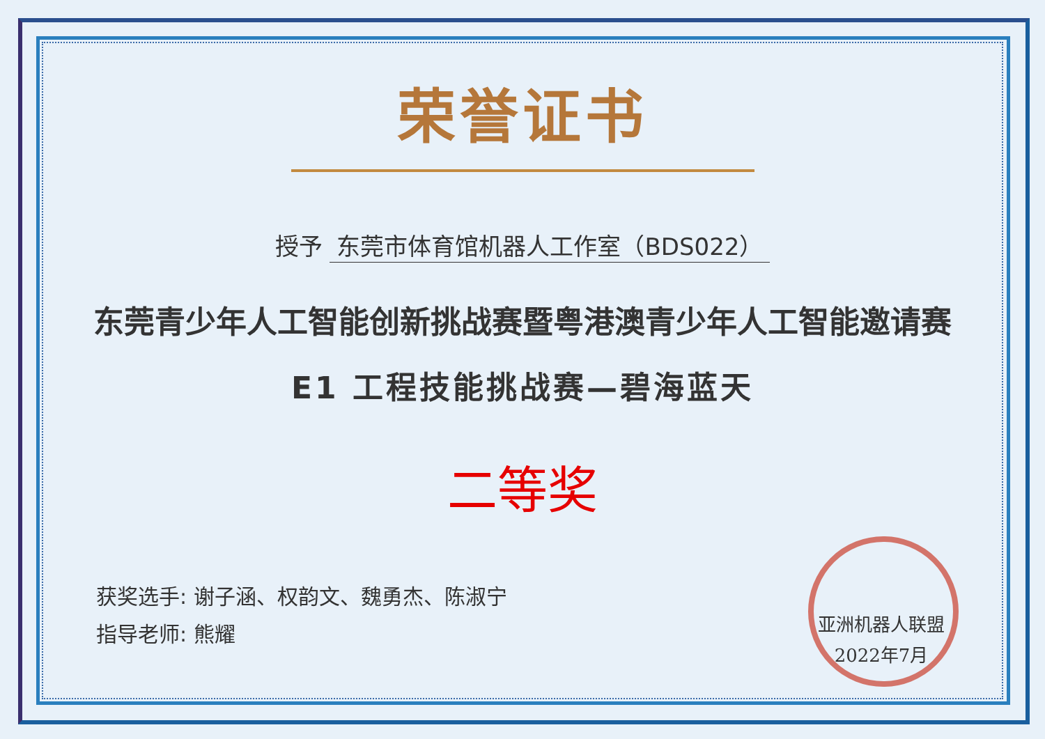荣誉证书
授予 东莞市体育馆机器人工作室（BDS022）
东莞青少年人工智能创新挑战赛暨粤港澳青少年人工智能邀请赛
E1 工程技能挑战赛—碧海蓝天
二等奖
获奖选手: 谢子涵、权韵文、魏勇杰、陈淑宁
指导老师: 熊耀
亚洲机器人联盟
2022年7月